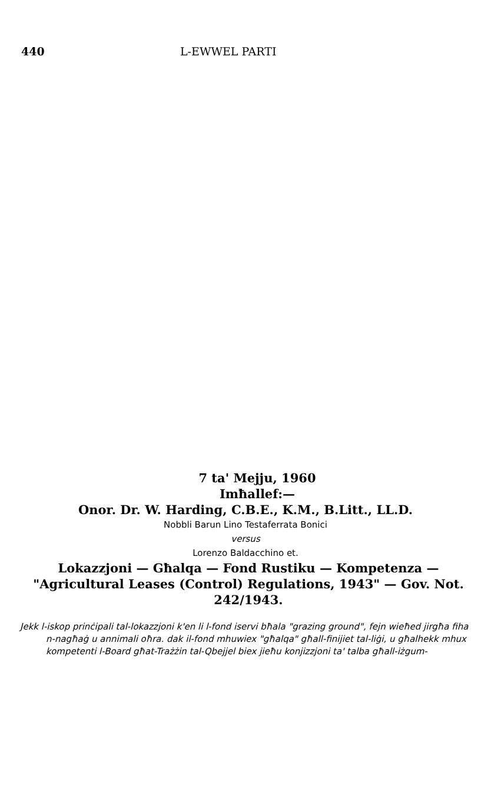440 L-EWWEL PARTI
7 ta' Mejju, 1960
Imħallef:—
Onor. Dr. W. Harding, C.B.E., K.M., B.Litt., LL.D.
Nobbli Barun Lino Testaferrata Bonici
versus
Lorenzo Baldacchino et.
Lokazzjoni — Għalqa — Fond Rustiku — Kompetenza — "Agricultural Leases (Control) Regulations, 1943" — Gov. Not. 242/1943.
Jekk l-iskop prinċipali tal-lokazzjoni k'en li l-fond iservi bħala "grazing ground", fejn wieħed jirgħa fiha n-nagħaġ u annimali oħra. dak il-fond mhuwiex "għalqa" għall-finijiet tal-liġi, u għalhekk mhux kompetenti l-Board għat-Trażżin tal-Qbejjel biex jieħu konjizzjoni ta' talba għall-iżgum-